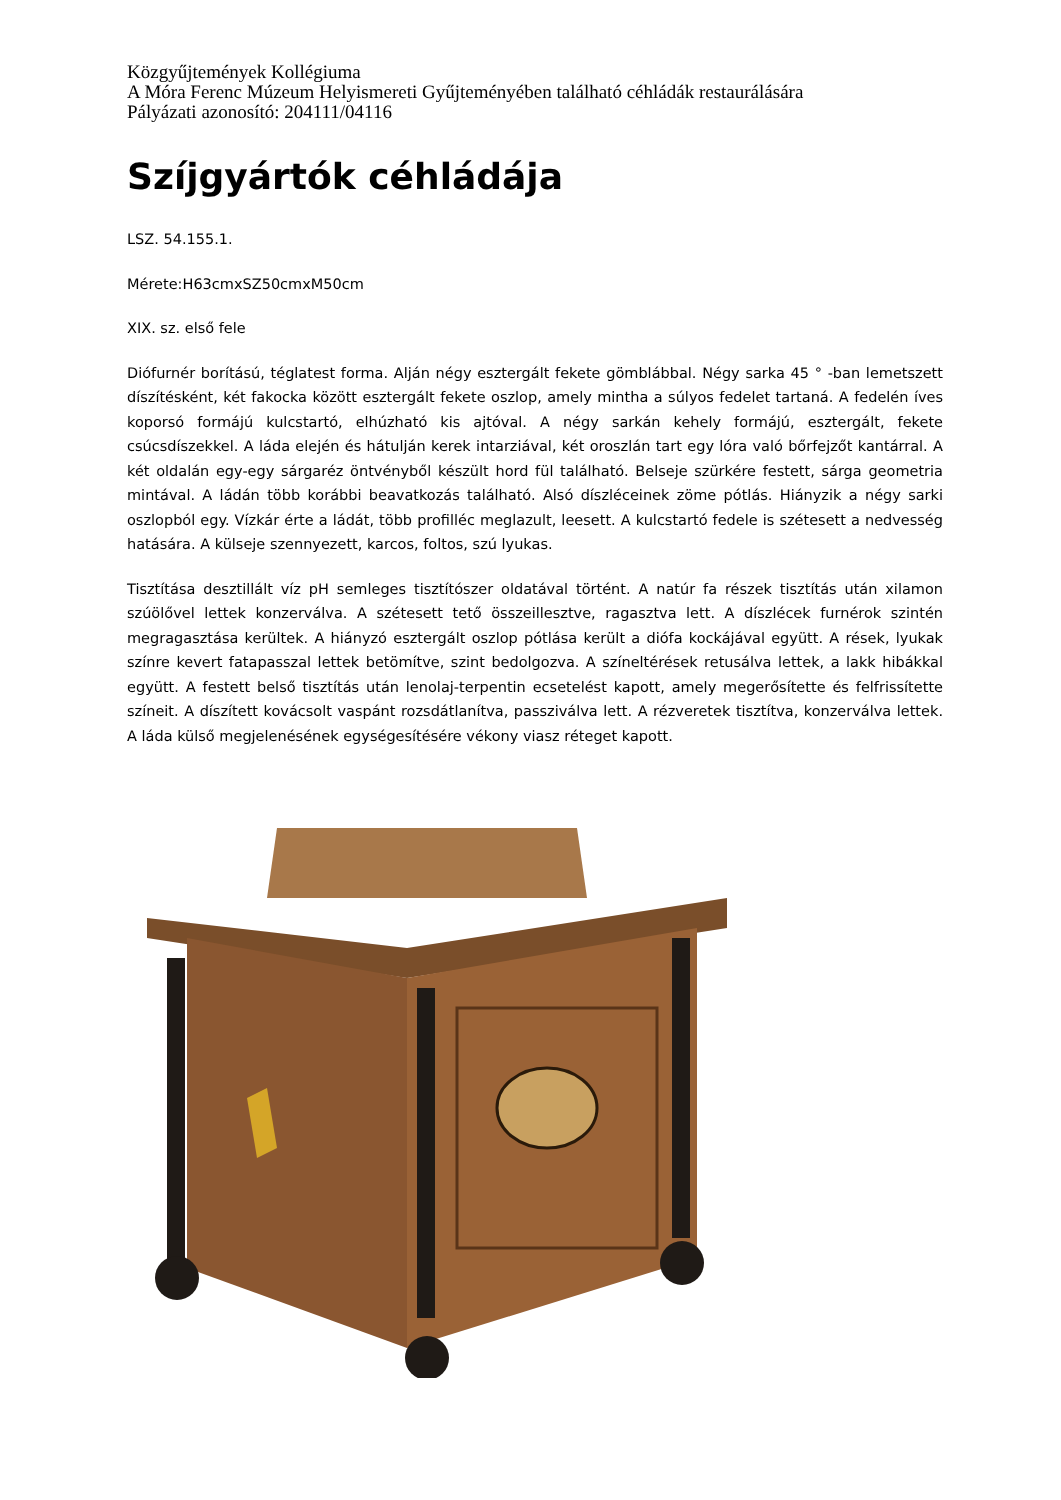Közgyűjtemények Kollégiuma
A Móra Ferenc Múzeum Helyismereti Gyűjteményében található céhládák restaurálására
Pályázati azonosító: 204111/04116
Szíjgyártók céhládája
LSZ. 54.155.1.
Mérete:H63cmxSZ50cmxM50cm
XIX. sz. első fele
Diófurnér borítású, téglatest forma. Alján négy esztergált fekete gömblábbal. Négy sarka 45 ° -ban lemetszett díszítésként, két fakocka között esztergált fekete oszlop, amely mintha a súlyos fedelet tartaná. A fedelén íves koporsó formájú kulcstartó, elhúzható kis ajtóval. A négy sarkán kehely formájú, esztergált, fekete csúcsdíszekkel. A láda elején és hátulján kerek intarziával, két oroszlán tart egy lóra való bőrfejzőt kantárral. A két oldalán egy-egy sárgaréz öntvényből készült hord fül található. Belseje szürkére festett, sárga geometria mintával. A ládán több korábbi beavatkozás található. Alsó díszléceinek zöme pótlás. Hiányzik a négy sarki oszlopból egy. Vízkár érte a ládát, több profilléc meglazult, leesett. A kulcstartó fedele is szétesett a nedvesség hatására. A külseje szennyezett, karcos, foltos, szú lyukas.
Tisztítása desztillált víz pH semleges tisztítószer oldatával történt. A natúr fa részek tisztítás után xilamon szúölővel lettek konzerválva. A szétesett tető összeillesztve, ragasztva lett. A díszlécek furnérok szintén megragasztása kerültek. A hiányzó esztergált oszlop pótlása került a diófa kockájával együtt. A rések, lyukak színre kevert fatapasszal lettek betömítve, szint bedolgozva. A színeltérések retusálva lettek, a lakk hibákkal együtt. A festett belső tisztítás után lenolaj-terpentin ecsetelést kapott, amely megerősítette és felfrissítette színeit. A díszített kovácsolt vaspánt rozsdátlanítva, passziválva lett. A rézveretek tisztítva, konzerválva lettek. A láda külső megjelenésének egységesítésére vékony viasz réteget kapott.